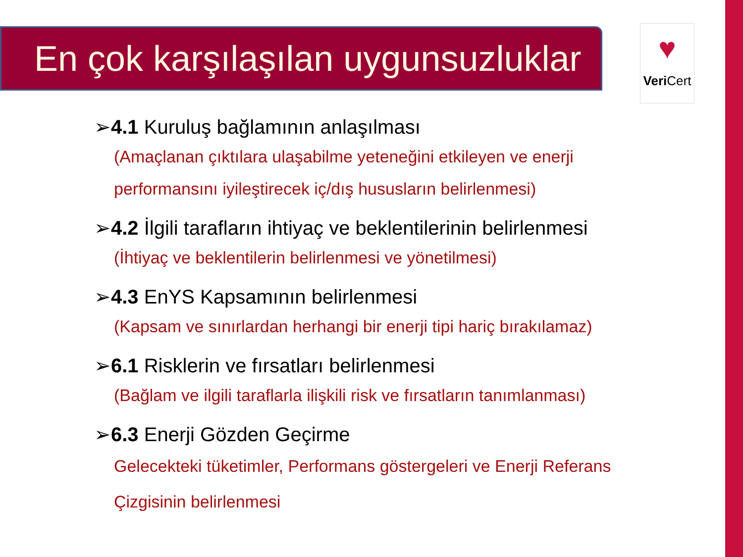En çok karşılaşılan uygunsuzluklar
♥
Veri Cert
➢4.1 Kuruluş bağlamının anlaşılması
(Amaçlanan çıktılara ulaşabilme yeteneğini etkileyen ve enerji performansını iyileştirecek iç/dış hususların belirlenmesi)
➢4.2 İlgili tarafların ihtiyaç ve beklentilerinin belirlenmesi
(İhtiyaç ve beklentilerin belirlenmesi ve yönetilmesi)
➢4.3 EnYS Kapsamının belirlenmesi
(Kapsam ve sınırlardan herhangi bir enerji tipi hariç bırakılamaz)
➢6.1 Risklerin ve fırsatları belirlenmesi
(Bağlam ve ilgili taraflarla ilişkili risk ve fırsatların tanımlanması)
➢6.3 Enerji Gözden Geçirme
Gelecekteki tüketimler, Performans göstergeleri ve Enerji Referans Çizgisinin belirlenmesi